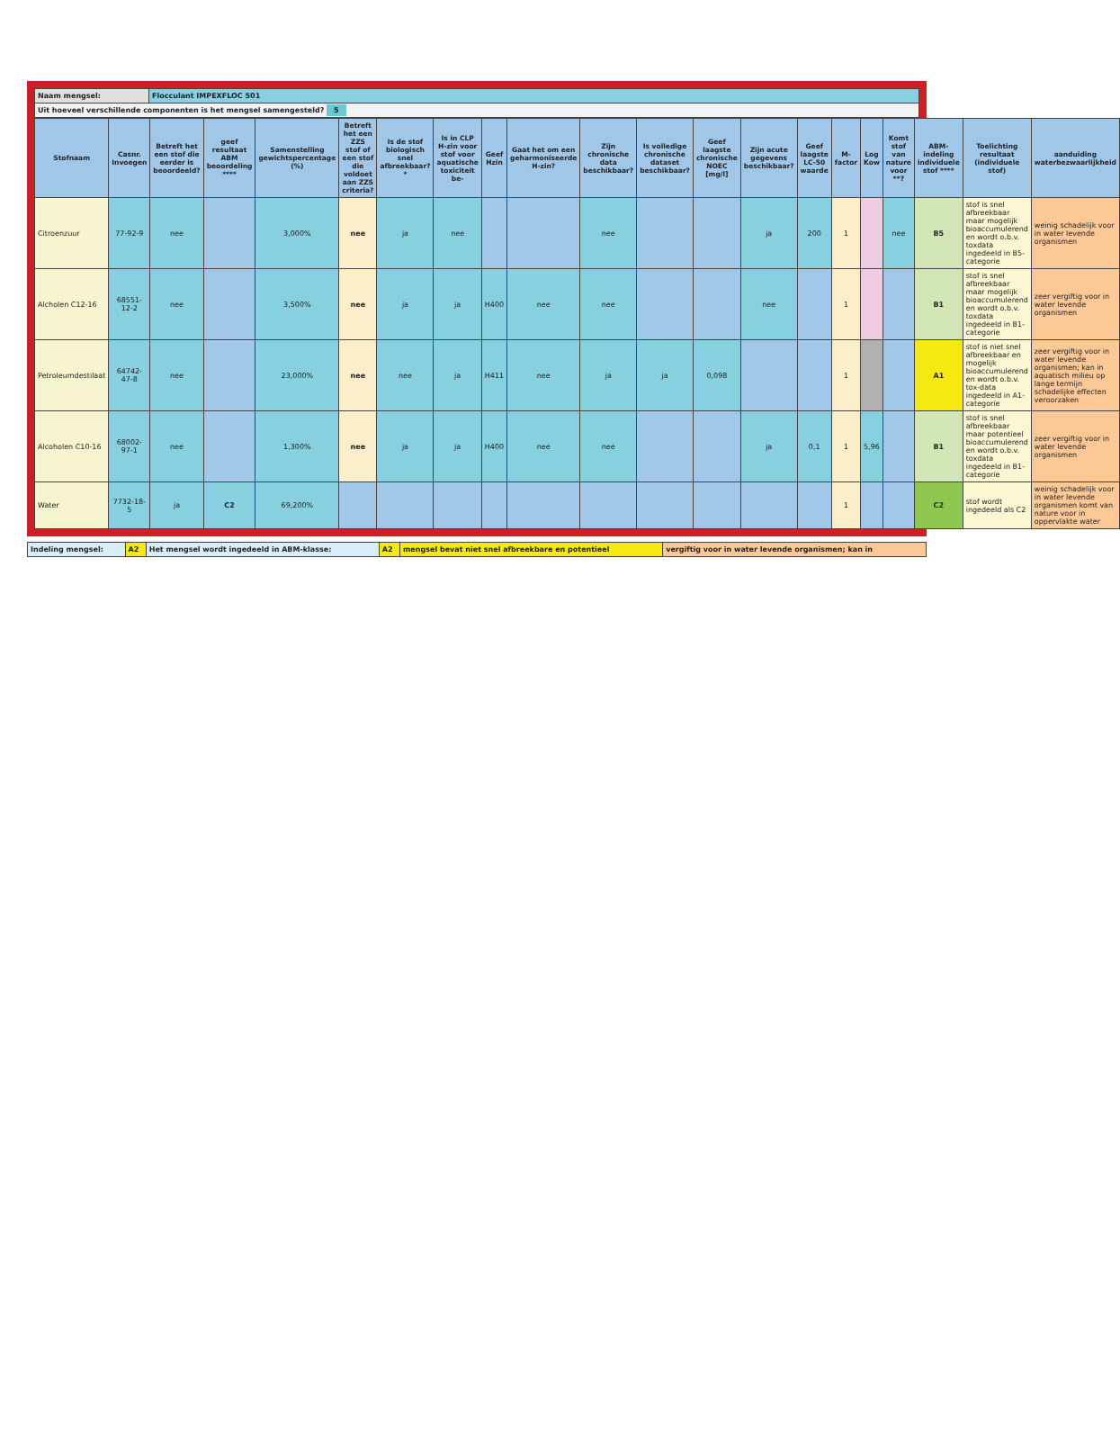| Naam mengsel: | Flocculant IMPEXFLOC 501 |
| Uit hoeveel verschillende componenten is het mengsel samengesteld? 5 | |
| Stofnaam | Casnr. Invoegen | Betreft het een stof die eerder is beoordeeld? | geef resultaat ABM beoordeling **** | Samenstelling gewichtspercentage (%) | Betreft het een ZZS stof of een stof die voldoet aan ZZS criteria? | Is de stof biologisch snel afbreekbaar?* | Is in CLP H-zin voor stof voor aquatische toxiciteit be- | Geef Hzin | Gaat het om een geharmoniseerde H-zin? | Zijn chronische data beschikbaar? | Is volledige chronische dataset beschikbaar? | Geef laagste chronische NOEC [mg/l] | Zijn acute gegevens beschikbaar? | Geef laagste LC-50 waarde | M-factor | Log Kow | Komt stof van nature voor **? | ABM-indeling individuele stof **** | Toelichting resultaat (individuele stof) | aanduiding waterbezwaarlijkheid |
| --- | --- | --- | --- | --- | --- | --- | --- | --- | --- | --- | --- | --- | --- | --- | --- | --- | --- | --- | --- | --- |
| Citroenzuur | 77-92-9 | nee | | 3,000% | nee | ja | nee | | | nee | | | ja | 200 | 1 | | nee | B5 | stof is snel afbreekbaar maar mogelijk bioaccumulerend en wordt o.b.v. toxdata ingedeeld in B5-categorie | weinig schadelijk voor in water levende organismen |
| Alcholen C12-16 | 68551-12-2 | nee | | 3,500% | nee | ja | ja | H400 | nee | nee | | | nee | | 1 | | | B1 | stof is snel afbreekbaar maar mogelijk bioaccumulerend en wordt o.b.v. toxdata ingedeeld in B1-categorie | zeer vergiftig voor in water levende organismen |
| Petroleumdestilaat | 64742-47-8 | nee | | 23,000% | nee | nee | ja | H411 | nee | ja | ja | 0,098 | | | 1 | | | A1 | stof is niet snel afbreekbaar en mogelijk bioaccumulerend en wordt o.b.v. tox-data ingedeeld in A1-categorie | zeer vergiftig voor in water levende organismen; kan in aquatisch milieu op lange termijn schadelijke effecten veroorzaken |
| Alcoholen C10-16 | 68002-97-1 | nee | | 1,300% | nee | ja | ja | H400 | nee | nee | | | ja | 0,1 | 1 | 5,96 | | B1 | stof is snel afbreekbaar maar potentieel bioaccumulerend en wordt o.b.v. toxdata ingedeeld in B1-categorie | zeer vergiftig voor in water levende organismen |
| Water | 7732-18-5 | ja | C2 | 69,200% | | | | | | | | | | | 1 | | | C2 | stof wordt ingedeeld als C2 | weinig schadelijk voor in water levende organismen komt van nature voor in oppervlakte water |
| Indeling mengsel: | A2 | Het mengsel wordt ingedeeld in ABM-klasse: | A2 | mengsel bevat niet snel afbreekbare en potentieel | vergiftig voor in water levende organismen; kan in |